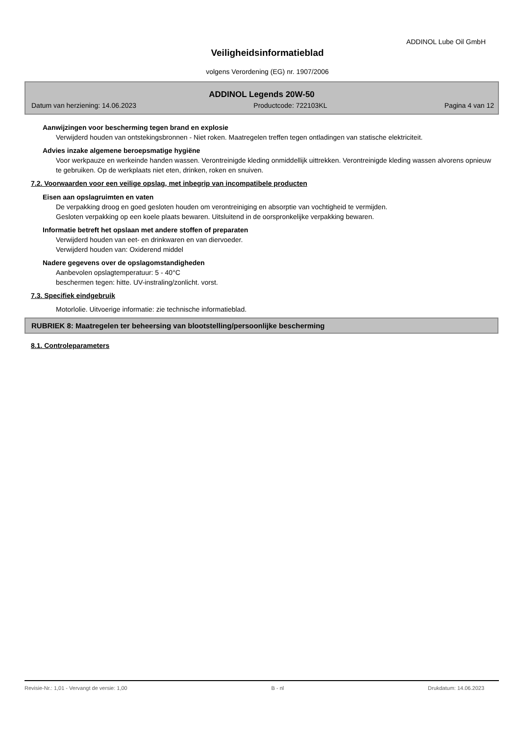ADDINOL Lube Oil GmbH
Veiligheidsinformatieblad
volgens Verordening (EG) nr. 1907/2006
ADDINOL Legends 20W-50
Datum van herziening: 14.06.2023 Productcode: 722103KL Pagina 4 van 12
Aanwijzingen voor bescherming tegen brand en explosie
Verwijderd houden van ontstekingsbronnen - Niet roken. Maatregelen treffen tegen ontladingen van statische elektriciteit.
Advies inzake algemene beroepsmatige hygiëne
Voor werkpauze en werkeinde handen wassen. Verontreinigde kleding onmiddellijk uittrekken. Verontreinigde kleding wassen alvorens opnieuw te gebruiken. Op de werkplaats niet eten, drinken, roken en snuiven.
7.2. Voorwaarden voor een veilige opslag, met inbegrip van incompatibele producten
Eisen aan opslagruimten en vaten
De verpakking droog en goed gesloten houden om verontreiniging en absorptie van vochtigheid te vermijden.
Gesloten verpakking op een koele plaats bewaren. Uitsluitend in de oorspronkelijke verpakking bewaren.
Informatie betreft het opslaan met andere stoffen of preparaten
Verwijderd houden van eet- en drinkwaren en van diervoeder.
Verwijderd houden van: Oxiderend middel
Nadere gegevens over de opslagomstandigheden
Aanbevolen opslagtemperatuur: 5 - 40°C
beschermen tegen: hitte. UV-instraling/zonlicht. vorst.
7.3. Specifiek eindgebruik
Motorlolie. Uitvoerige informatie: zie technische informatieblad.
RUBRIEK 8: Maatregelen ter beheersing van blootstelling/persoonlijke bescherming
8.1. Controleparameters
Revisie-Nr.: 1,01 - Vervangt de versie: 1,00 B - nl Drukdatum: 14.06.2023